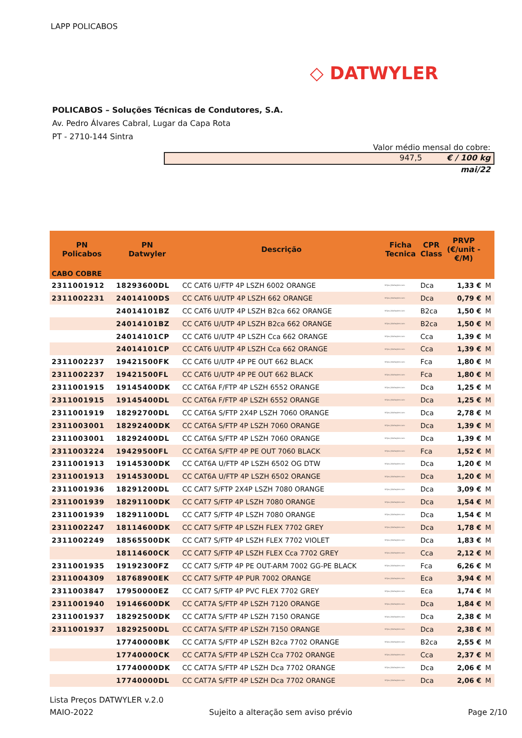LAPP POLICABOS
◇ DATWYLER
POLICABOS – Soluções Técnicas de Condutores, S.A.
Av. Pedro Álvares Cabral, Lugar da Capa Rota
PT - 2710-144 Sintra
Valor médio mensal do cobre:
947,5 € / 100 kg
mai/22
| PN Policabos | PN Datwyler | Descrição | Ficha Tecnica | CPR Class | PRVP (€/unit - €/M) | |
| --- | --- | --- | --- | --- | --- | --- |
| CABO COBRE | | | | | | |
| 2311001912 | 18293600DL | CC CAT6 U/FTP 4P LSZH 6002 ORANGE | https://datwyler.com | Dca | 1,33 € | M |
| 2311002231 | 24014100DS | CC CAT6 U/UTP 4P LSZH 662 ORANGE | https://datwyler.com | Dca | 0,79 € | M |
| | 24014101BZ | CC CAT6 U/UTP 4P LSZH B2ca 662 ORANGE | https://datwyler.com | B2ca | 1,50 € | M |
| | 24014101BZ | CC CAT6 U/UTP 4P LSZH B2ca 662 ORANGE | https://datwyler.com | B2ca | 1,50 € | M |
| | 24014101CP | CC CAT6 U/UTP 4P LSZH Cca 662 ORANGE | https://datwyler.com | Cca | 1,39 € | M |
| | 24014101CP | CC CAT6 U/UTP 4P LSZH Cca 662 ORANGE | https://datwyler.com | Cca | 1,39 € | M |
| 2311002237 | 19421500FK | CC CAT6 U/UTP 4P PE OUT 662 BLACK | https://datwyler.com | Fca | 1,80 € | M |
| 2311002237 | 19421500FL | CC CAT6 U/UTP 4P PE OUT 662 BLACK | https://datwyler.com | Fca | 1,80 € | M |
| 2311001915 | 19145400DK | CC CAT6A F/FTP 4P LSZH 6552 ORANGE | https://datwyler.com | Dca | 1,25 € | M |
| 2311001915 | 19145400DL | CC CAT6A F/FTP 4P LSZH 6552 ORANGE | https://datwyler.com | Dca | 1,25 € | M |
| 2311001919 | 18292700DL | CC CAT6A S/FTP 2X4P LSZH 7060 ORANGE | https://datwyler.com | Dca | 2,78 € | M |
| 2311003001 | 18292400DK | CC CAT6A S/FTP 4P LSZH 7060 ORANGE | https://datwyler.com | Dca | 1,39 € | M |
| 2311003001 | 18292400DL | CC CAT6A S/FTP 4P LSZH 7060 ORANGE | https://datwyler.com | Dca | 1,39 € | M |
| 2311003224 | 19429500FL | CC CAT6A S/FTP 4P PE OUT 7060 BLACK | https://datwyler.com | Fca | 1,52 € | M |
| 2311001913 | 19145300DK | CC CAT6A U/FTP 4P LSZH 6502 OG DTW | https://datwyler.com | Dca | 1,20 € | M |
| 2311001913 | 19145300DL | CC CAT6A U/FTP 4P LSZH 6502 ORANGE | https://datwyler.com | Dca | 1,20 € | M |
| 2311001936 | 18291200DL | CC CAT7 S/FTP 2X4P LSZH 7080 ORANGE | https://datwyler.com | Dca | 3,09 € | M |
| 2311001939 | 18291100DK | CC CAT7 S/FTP 4P LSZH 7080 ORANGE | https://datwyler.com | Dca | 1,54 € | M |
| 2311001939 | 18291100DL | CC CAT7 S/FTP 4P LSZH 7080 ORANGE | https://datwyler.com | Dca | 1,54 € | M |
| 2311002247 | 18114600DK | CC CAT7 S/FTP 4P LSZH FLEX 7702 GREY | https://datwyler.com | Dca | 1,78 € | M |
| 2311002249 | 18565500DK | CC CAT7 S/FTP 4P LSZH FLEX 7702 VIOLET | https://datwyler.com | Dca | 1,83 € | M |
| | 18114600CK | CC CAT7 S/FTP 4P LSZH FLEX Cca 7702 GREY | https://datwyler.com | Cca | 2,12 € | M |
| 2311001935 | 19192300FZ | CC CAT7 S/FTP 4P PE OUT-ARM 7002 GG-PE BLACK | https://datwyler.com | Fca | 6,26 € | M |
| 2311004309 | 18768900EK | CC CAT7 S/FTP 4P PUR 7002 ORANGE | https://datwyler.com | Eca | 3,94 € | M |
| 2311003847 | 17950000EZ | CC CAT7 S/FTP 4P PVC FLEX 7702 GREY | https://datwyler.com | Eca | 1,74 € | M |
| 2311001940 | 19146600DK | CC CAT7A S/FTP 4P LSZH 7120 ORANGE | https://datwyler.com | Dca | 1,84 € | M |
| 2311001937 | 18292500DK | CC CAT7A S/FTP 4P LSZH 7150 ORANGE | https://datwyler.com | Dca | 2,38 € | M |
| 2311001937 | 18292500DL | CC CAT7A S/FTP 4P LSZH 7150 ORANGE | https://datwyler.com | Dca | 2,38 € | M |
| | 17740000BK | CC CAT7A S/FTP 4P LSZH B2ca 7702 ORANGE | https://datwyler.com | B2ca | 2,55 € | M |
| | 17740000CK | CC CAT7A S/FTP 4P LSZH Cca 7702 ORANGE | https://datwyler.com | Cca | 2,37 € | M |
| | 17740000DK | CC CAT7A S/FTP 4P LSZH Dca 7702 ORANGE | https://datwyler.com | Dca | 2,06 € | M |
| | 17740000DL | CC CAT7A S/FTP 4P LSZH Dca 7702 ORANGE | https://datwyler.com | Dca | 2,06 € | M |
Lista Preços DATWYLER v.2.0
MAIO-2022 Sujeito a alteração sem aviso prévio Page 2/10